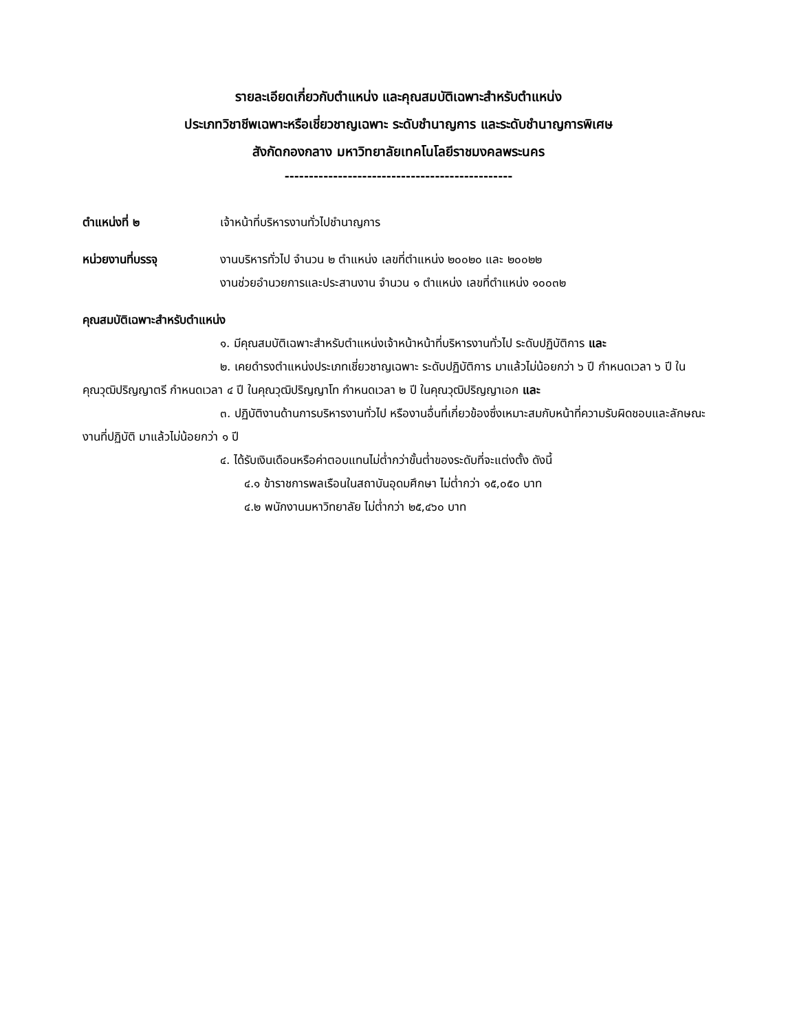รายละเอียดเกี่ยวกับตำแหน่ง และคุณสมบัติเฉพาะสำหรับตำแหน่ง
ประเภทวิชาชีพเฉพาะหรือเชี่ยวชาญเฉพาะ ระดับชำนาญการ และระดับชำนาญการพิเศษ
สังกัดกองกลาง มหาวิทยาลัยเทคโนโลยีราชมงคลพระนคร
-----------------------------------------------
ตำแหน่งที่ ๒ เจ้าหน้าที่บริหารงานทั่วไปชำนาญการ
หน่วยงานที่บรรจุ งานบริหารทั่วไป จำนวน ๒ ตำแหน่ง เลขที่ตำแหน่ง ๒๐๐๒๐ และ ๒๐๐๒๒
งานช่วยอำนวยการและประสานงาน จำนวน ๑ ตำแหน่ง เลขที่ตำแหน่ง ๑๐๐๓๒
คุณสมบัติเฉพาะสำหรับตำแหน่ง
๑. มีคุณสมบัติเฉพาะสำหรับตำแหน่งเจ้าหน้าหน้าที่บริหารงานทั่วไป ระดับปฏิบัติการ และ
๒. เคยดำรงตำแหน่งประเภทเชี่ยวชาญเฉพาะ ระดับปฏิบัติการ มาแล้วไม่น้อยกว่า ๖ ปี กำหนดเวลา ๖ ปี ในคุณวุฒิปริญญาตรี กำหนดเวลา ๔ ปี ในคุณวุฒิปริญญาโท กำหนดเวลา ๒ ปี ในคุณวุฒิปริญญาเอก และ
๓. ปฏิบัติงานด้านการบริหารงานทั่วไป หรืองานอื่นที่เกี่ยวข้องซึ่งเหมาะสมกับหน้าที่ความรับผิดชอบและลักษณะงานที่ปฏิบัติ มาแล้วไม่น้อยกว่า ๑ ปี
๔. ได้รับเงินเดือนหรือค่าตอบแทนไม่ต่ำกว่าขั้นต่ำของระดับที่จะแต่งตั้ง ดังนี้
๔.๑ ข้าราชการพลเรือนในสถาบันอุดมศึกษา ไม่ต่ำกว่า ๑๕,๐๕๐ บาท
๔.๒ พนักงานมหาวิทยาลัย ไม่ต่ำกว่า ๒๕,๔๖๐ บาท